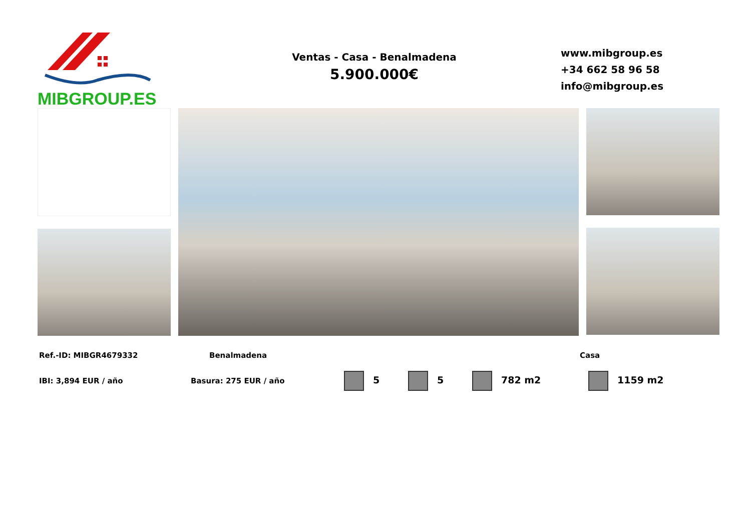MIBGROUP.ES
Ventas - Casa - Benalmadena
5.900.000€
www.mibgroup.es
+34 662 58 96 58
info@mibgroup.es
Ref.-ID: MIBGR4679332 Benalmadena Casa
IBI: 3,894 EUR / año Basura: 275 EUR / año 5 5 782 m2 1159 m2